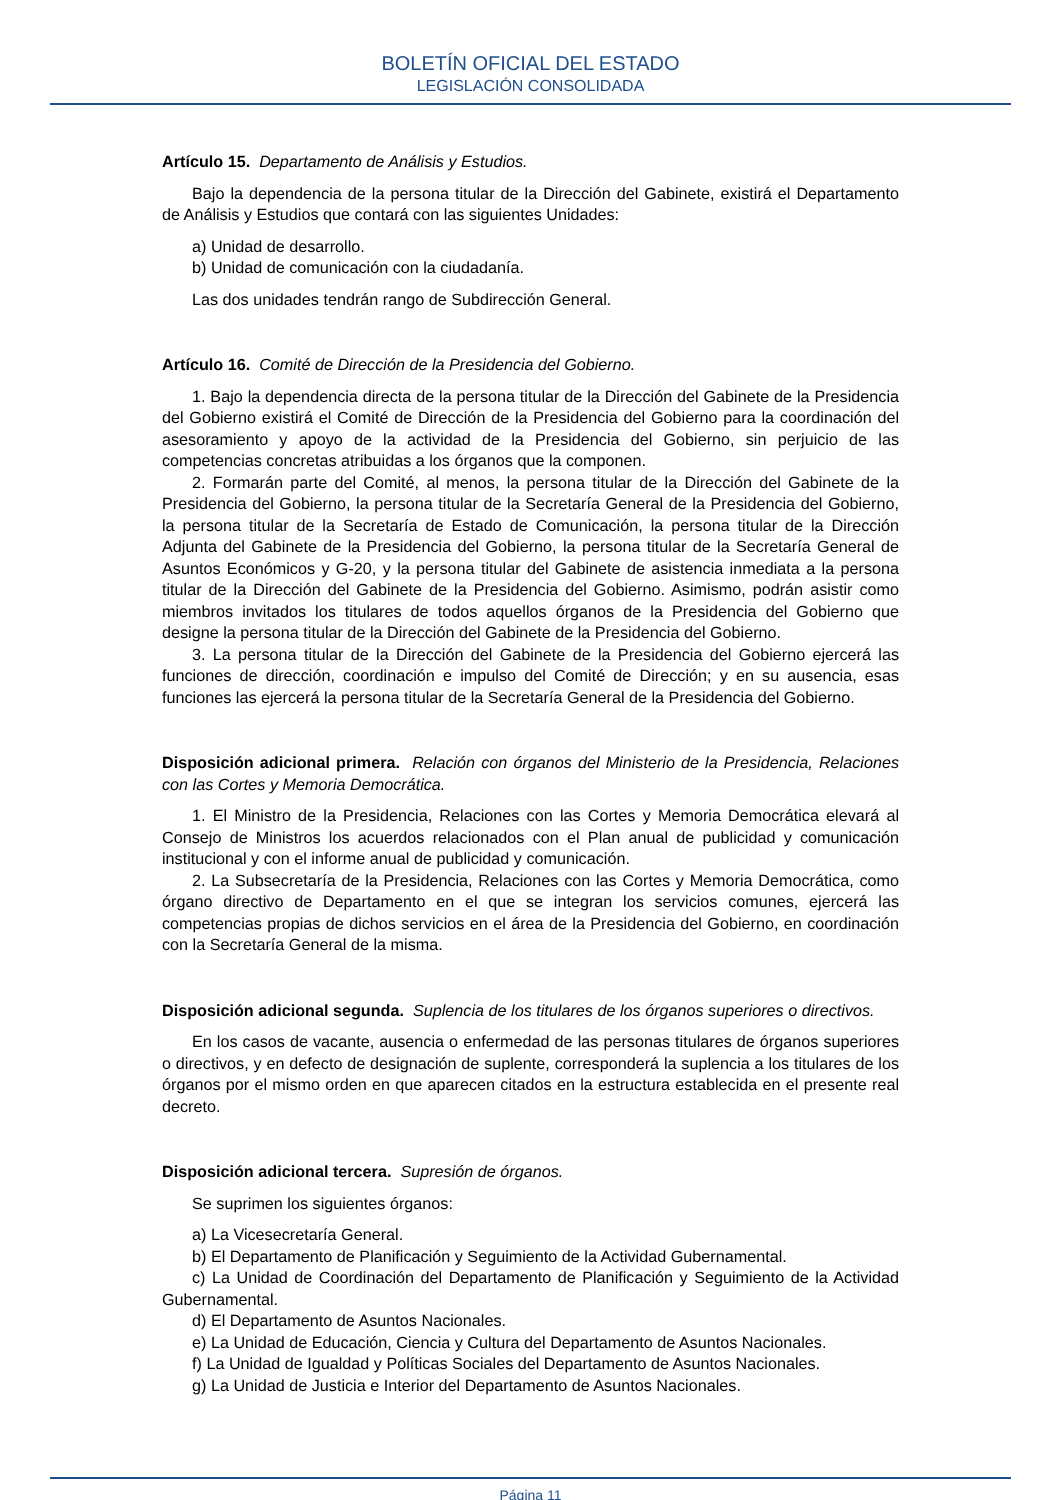BOLETÍN OFICIAL DEL ESTADO
LEGISLACIÓN CONSOLIDADA
Artículo 15. Departamento de Análisis y Estudios.
Bajo la dependencia de la persona titular de la Dirección del Gabinete, existirá el Departamento de Análisis y Estudios que contará con las siguientes Unidades:
a) Unidad de desarrollo.
b) Unidad de comunicación con la ciudadanía.
Las dos unidades tendrán rango de Subdirección General.
Artículo 16. Comité de Dirección de la Presidencia del Gobierno.
1. Bajo la dependencia directa de la persona titular de la Dirección del Gabinete de la Presidencia del Gobierno existirá el Comité de Dirección de la Presidencia del Gobierno para la coordinación del asesoramiento y apoyo de la actividad de la Presidencia del Gobierno, sin perjuicio de las competencias concretas atribuidas a los órganos que la componen.
2. Formarán parte del Comité, al menos, la persona titular de la Dirección del Gabinete de la Presidencia del Gobierno, la persona titular de la Secretaría General de la Presidencia del Gobierno, la persona titular de la Secretaría de Estado de Comunicación, la persona titular de la Dirección Adjunta del Gabinete de la Presidencia del Gobierno, la persona titular de la Secretaría General de Asuntos Económicos y G-20, y la persona titular del Gabinete de asistencia inmediata a la persona titular de la Dirección del Gabinete de la Presidencia del Gobierno. Asimismo, podrán asistir como miembros invitados los titulares de todos aquellos órganos de la Presidencia del Gobierno que designe la persona titular de la Dirección del Gabinete de la Presidencia del Gobierno.
3. La persona titular de la Dirección del Gabinete de la Presidencia del Gobierno ejercerá las funciones de dirección, coordinación e impulso del Comité de Dirección; y en su ausencia, esas funciones las ejercerá la persona titular de la Secretaría General de la Presidencia del Gobierno.
Disposición adicional primera. Relación con órganos del Ministerio de la Presidencia, Relaciones con las Cortes y Memoria Democrática.
1. El Ministro de la Presidencia, Relaciones con las Cortes y Memoria Democrática elevará al Consejo de Ministros los acuerdos relacionados con el Plan anual de publicidad y comunicación institucional y con el informe anual de publicidad y comunicación.
2. La Subsecretaría de la Presidencia, Relaciones con las Cortes y Memoria Democrática, como órgano directivo de Departamento en el que se integran los servicios comunes, ejercerá las competencias propias de dichos servicios en el área de la Presidencia del Gobierno, en coordinación con la Secretaría General de la misma.
Disposición adicional segunda. Suplencia de los titulares de los órganos superiores o directivos.
En los casos de vacante, ausencia o enfermedad de las personas titulares de órganos superiores o directivos, y en defecto de designación de suplente, corresponderá la suplencia a los titulares de los órganos por el mismo orden en que aparecen citados en la estructura establecida en el presente real decreto.
Disposición adicional tercera. Supresión de órganos.
Se suprimen los siguientes órganos:
a) La Vicesecretaría General.
b) El Departamento de Planificación y Seguimiento de la Actividad Gubernamental.
c) La Unidad de Coordinación del Departamento de Planificación y Seguimiento de la Actividad Gubernamental.
d) El Departamento de Asuntos Nacionales.
e) La Unidad de Educación, Ciencia y Cultura del Departamento de Asuntos Nacionales.
f) La Unidad de Igualdad y Políticas Sociales del Departamento de Asuntos Nacionales.
g) La Unidad de Justicia e Interior del Departamento de Asuntos Nacionales.
Página 11